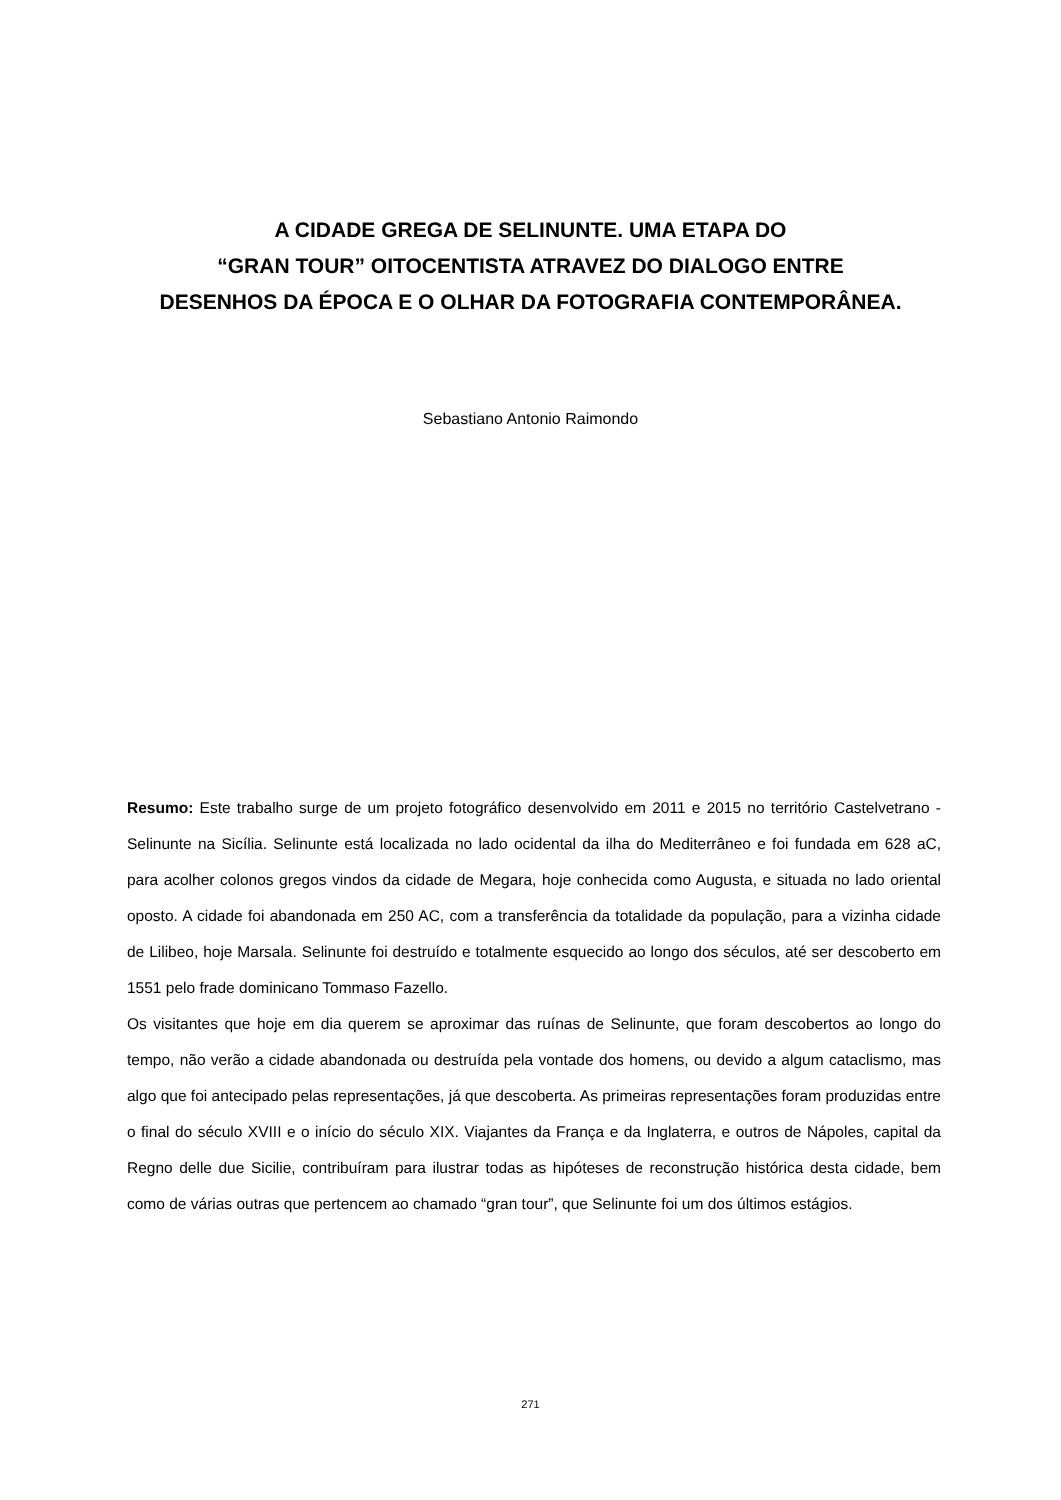A CIDADE GREGA DE SELINUNTE. UMA ETAPA DO
“GRAN TOUR” OITOCENTISTA ATRAVEZ DO DIALOGO ENTRE
DESENHOS DA ÉPOCA E O OLHAR DA FOTOGRAFIA CONTEMPORÂNEA.
Sebastiano Antonio Raimondo
Resumo: Este trabalho surge de um projeto fotográfico desenvolvido em 2011 e 2015 no território Castelvetrano - Selinunte na Sicília. Selinunte está localizada no lado ocidental da ilha do Mediterrâneo e foi fundada em 628 aC, para acolher colonos gregos vindos da cidade de Megara, hoje conhecida como Augusta, e situada no lado oriental oposto. A cidade foi abandonada em 250 AC, com a transferência da totalidade da população, para a vizinha cidade de Lilibeo, hoje Marsala. Selinunte foi destruído e totalmente esquecido ao longo dos séculos, até ser descoberto em 1551 pelo frade dominicano Tommaso Fazello.
Os visitantes que hoje em dia querem se aproximar das ruínas de Selinunte, que foram descobertos ao longo do tempo, não verão a cidade abandonada ou destruída pela vontade dos homens, ou devido a algum cataclismo, mas algo que foi antecipado pelas representações, já que descoberta. As primeiras representações foram produzidas entre o final do século XVIII e o início do século XIX. Viajantes da França e da Inglaterra, e outros de Nápoles, capital da Regno delle due Sicilie, contribuíram para ilustrar todas as hipóteses de reconstrução histórica desta cidade, bem como de várias outras que pertencem ao chamado “gran tour”, que Selinunte foi um dos últimos estágios.
271